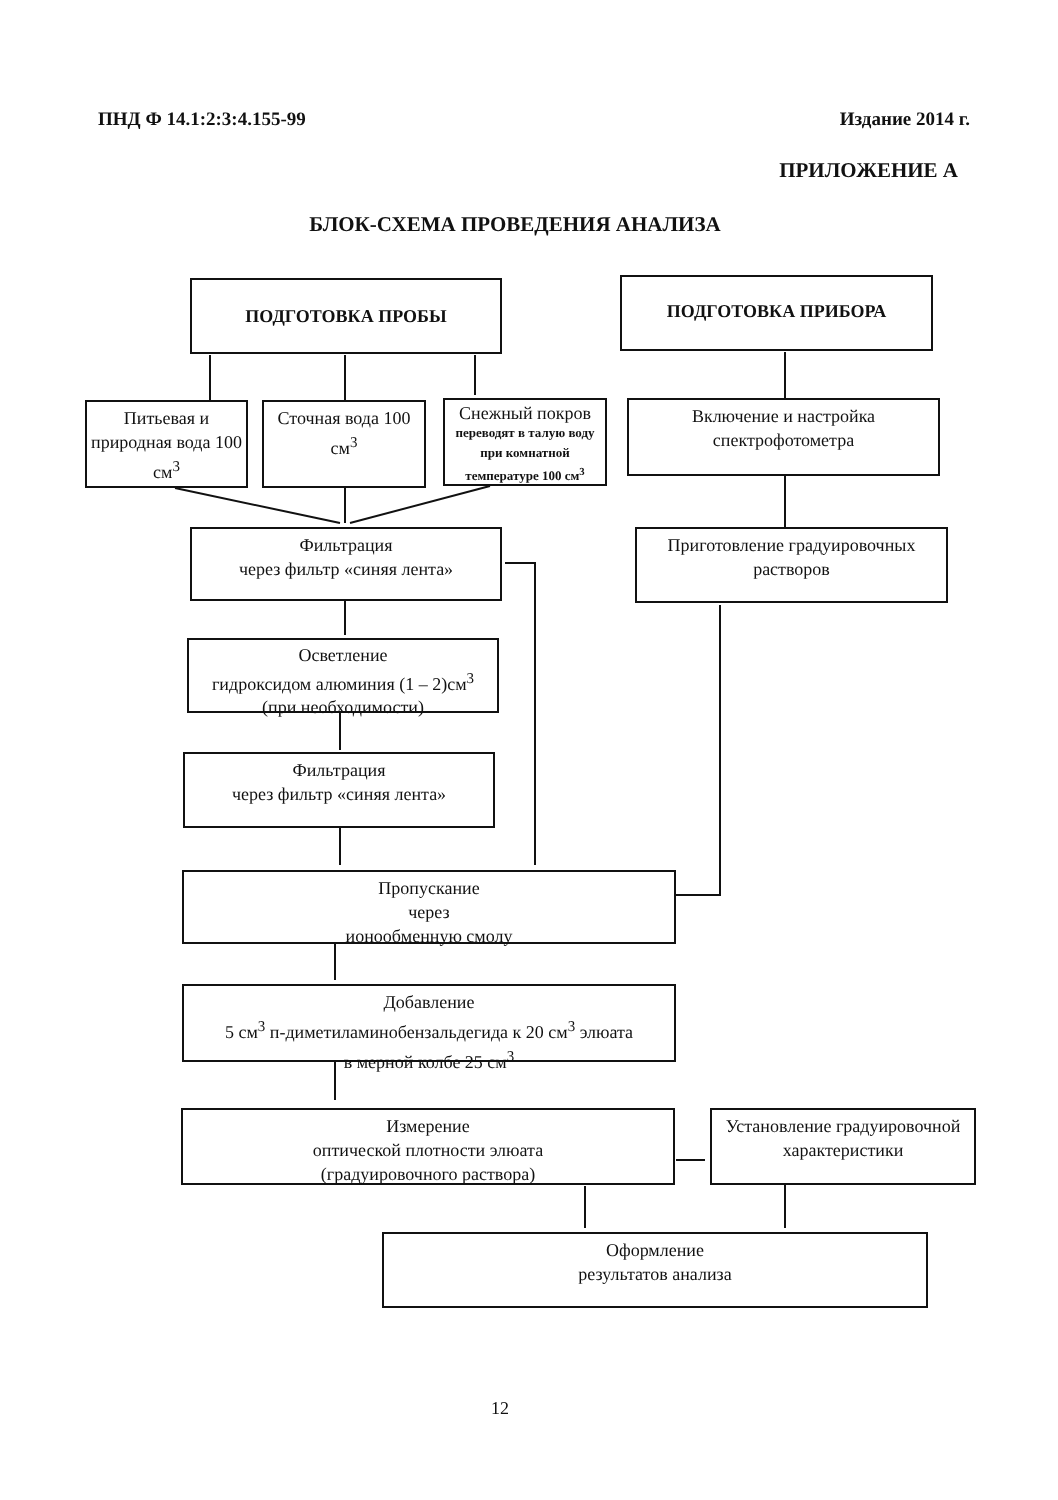ПНД Ф 14.1:2:3:4.155-99 Издание 2014 г.
ПРИЛОЖЕНИЕ А
БЛОК-СХЕМА ПРОВЕДЕНИЯ АНАЛИЗА
ПОДГОТОВКА ПРОБЫ ПОДГОТОВКА ПРИБОРА
Питьевая и природная вода 100 см<sup>3</sup>
Сточная вода 100 см<sup>3</sup>
Снежный покров
переводят в талую воду при комнатной температуре 100 см<sup>3</sup>
Включение и настройка спектрофотометра
Фильтрация
через фильтр «синяя лента»
Приготовление градуировочных растворов
Осветление
гидроксидом алюминия (1 – 2)см<sup>3</sup>
(при необходимости)
Фильтрация
через фильтр «синяя лента»
Пропускание
через
ионообменную смолу
Добавление
5 см<sup>3</sup> п-диметиламинобензальдегида к 20 см<sup>3</sup> элюата
в мерной колбе 25 см<sup>3</sup>
Измерение
оптической плотности элюата
(градуировочного раствора)
Установление градуировочной характеристики
Оформление
результатов анализа
12